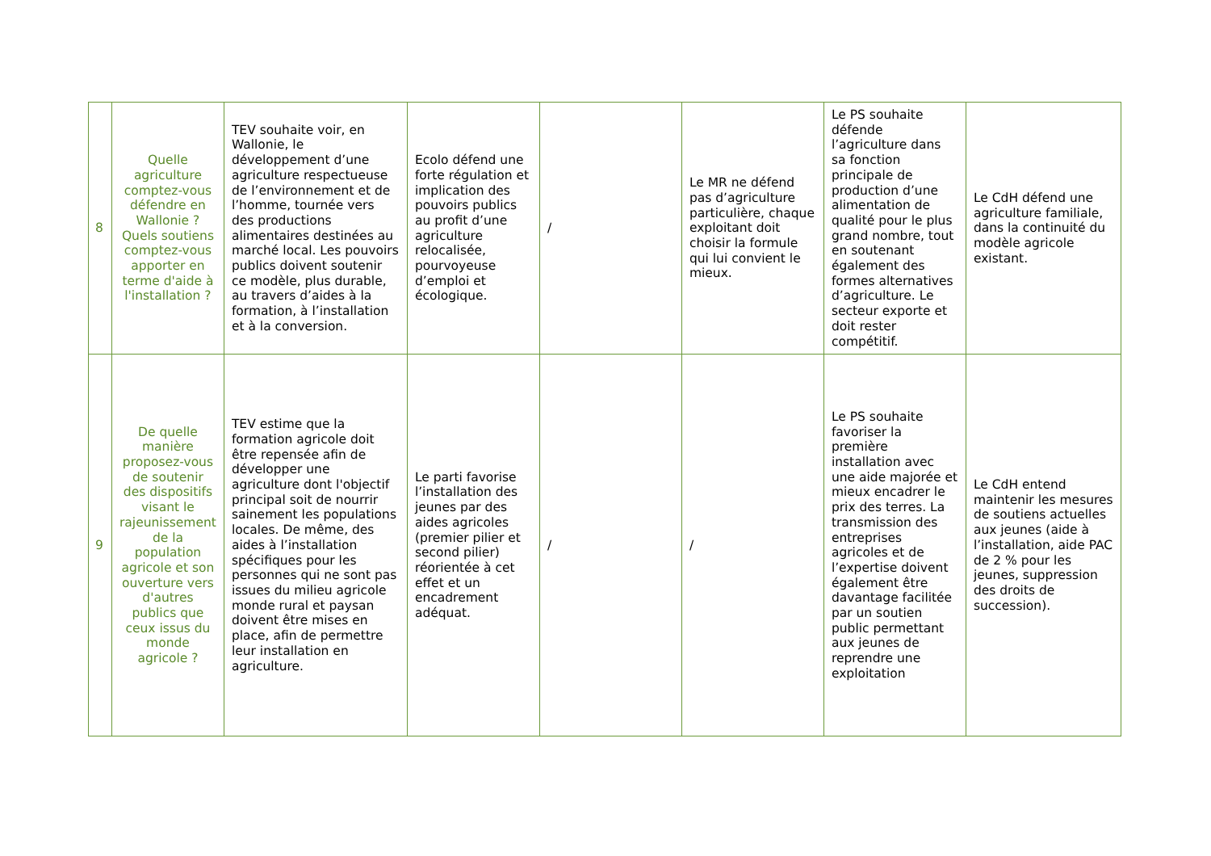| 8 | Quelle agriculture comptez-vous défendre en Wallonie ? Quels soutiens comptez-vous apporter en terme d'aide à l'installation ? | TEV souhaite voir, en Wallonie, le développement d’une agriculture respectueuse de l’environnement et de l’homme, tournée vers des productions alimentaires destinées au marché local. Les pouvoirs publics doivent soutenir ce modèle, plus durable, au travers d’aides à la formation, à l’installation et à la conversion. | Ecolo défend une forte régulation et implication des pouvoirs publics au profit d’une agriculture relocalisée, pourvoyeuse d’emploi et écologique. | / | Le MR ne défend pas d’agriculture particulière, chaque exploitant doit choisir la formule qui lui convient le mieux. | Le PS souhaite défende l’agriculture dans sa fonction principale de production d’une alimentation de qualité pour le plus grand nombre, tout en soutenant également des formes alternatives d’agriculture. Le secteur exporte et doit rester compétitif. | Le CdH défend une agriculture familiale, dans la continuité du modèle agricole existant. |
| 9 | De quelle manière proposez-vous de soutenir des dispositifs visant le rajeunissement de la population agricole et son ouverture vers d'autres publics que ceux issus du monde agricole ? | TEV estime que la formation agricole doit être repensée afin de développer une agriculture dont l'objectif principal soit de nourrir sainement les populations locales. De même, des aides à l’installation spécifiques pour les personnes qui ne sont pas issues du milieu agricole monde rural et paysan doivent être mises en place, afin de permettre leur installation en agriculture. | Le parti favorise l’installation des jeunes par des aides agricoles (premier pilier et second pilier) réorientée à cet effet et un encadrement adéquat. | / | / | Le PS souhaite favoriser la première installation avec une aide majorée et mieux encadrer le prix des terres. La transmission des entreprises agricoles et de l’expertise doivent également être davantage facilitée par un soutien public permettant aux jeunes de reprendre une exploitation | Le CdH entend maintenir les mesures de soutiens actuelles aux jeunes (aide à l’installation, aide PAC de 2 % pour les jeunes, suppression des droits de succession). |